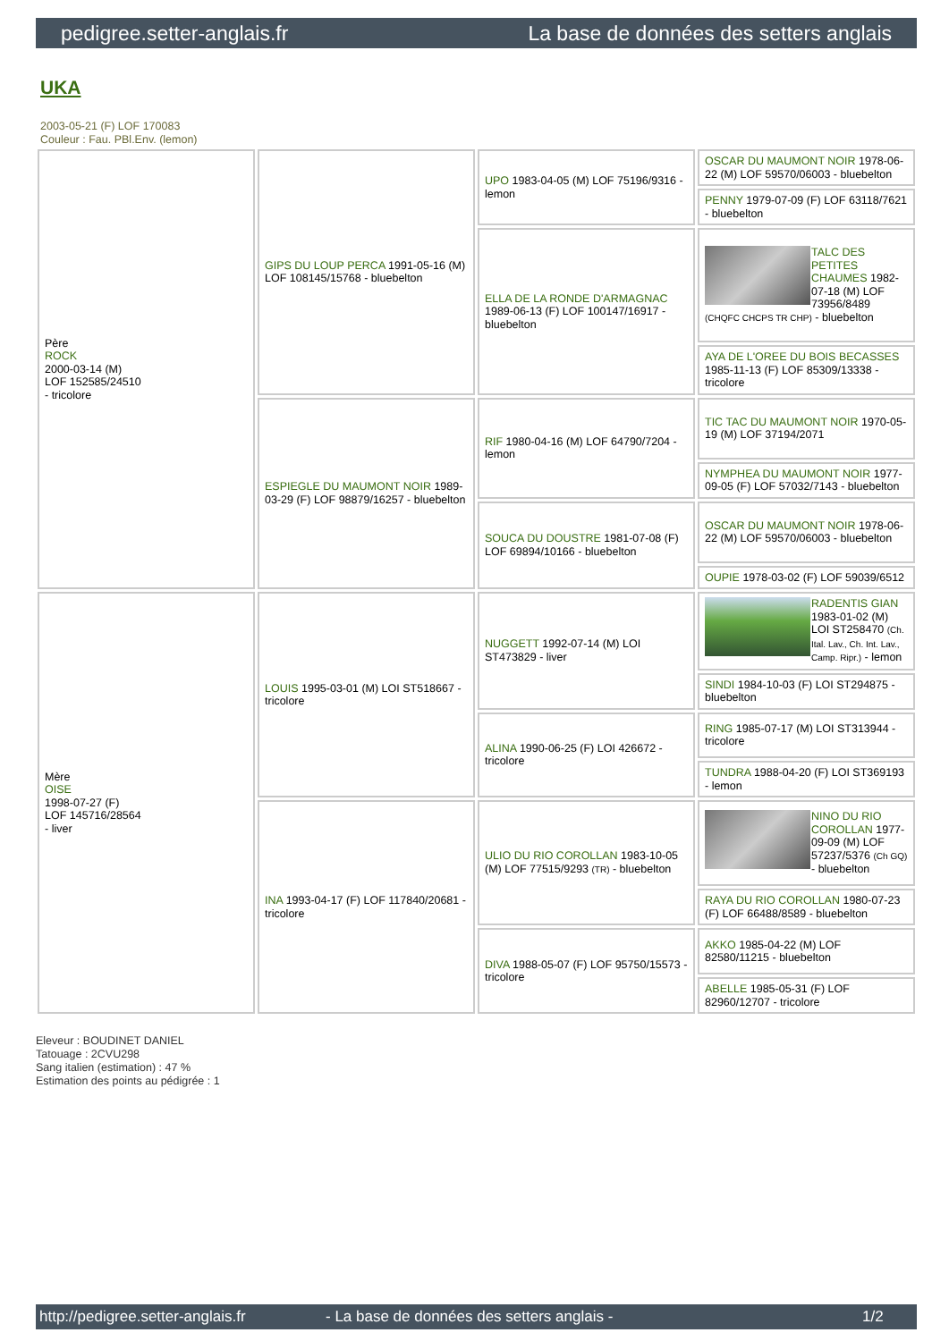pedigree.setter-anglais.fr La base de données des setters anglais
UKA
2003-05-21 (F) LOF 170083
Couleur : Fau. PBl.Env. (lemon)
| Père ROCK 2000-03-14 (M) LOF 152585/24510 - tricolore | GIPS DU LOUP PERCA 1991-05-16 (M) LOF 108145/15768 - bluebelton | UPO 1983-04-05 (M) LOF 75196/9316 - lemon | OSCAR DU MAUMONT NOIR 1978-06-22 (M) LOF 59570/06003 - bluebelton |
| | | | PENNY 1979-07-09 (F) LOF 63118/7621 - bluebelton |
| | | ELLA DE LA RONDE D'ARMAGNAC 1989-06-13 (F) LOF 100147/16917 - bluebelton | TALC DES PETITES CHAUMES 1982-07-18 (M) LOF 73956/8489 (CHQFC CHCPS TR CHP) - bluebelton |
| | | | AYA DE L'OREE DU BOIS BECASSES 1985-11-13 (F) LOF 85309/13338 - tricolore |
| | ESPIEGLE DU MAUMONT NOIR 1989-03-29 (F) LOF 98879/16257 - bluebelton | RIF 1980-04-16 (M) LOF 64790/7204 - lemon | TIC TAC DU MAUMONT NOIR 1970-05-19 (M) LOF 37194/2071 |
| | | | NYMPHEA DU MAUMONT NOIR 1977-09-05 (F) LOF 57032/7143 - bluebelton |
| | | SOUCA DU DOUSTRE 1981-07-08 (F) LOF 69894/10166 - bluebelton | OSCAR DU MAUMONT NOIR 1978-06-22 (M) LOF 59570/06003 - bluebelton |
| | | | OUPIE 1978-03-02 (F) LOF 59039/6512 |
| Mère OISE 1998-07-27 (F) LOF 145716/28564 - liver | LOUIS 1995-03-01 (M) LOI ST518667 - tricolore | NUGGETT 1992-07-14 (M) LOI ST473829 - liver | RADENTIS GIAN 1983-01-02 (M) LOI ST258470 (Ch. Ital. Lav., Ch. Int. Lav., Camp. Ripr.) - lemon |
| | | | SINDI 1984-10-03 (F) LOI ST294875 - bluebelton |
| | | ALINA 1990-06-25 (F) LOI 426672 - tricolore | RING 1985-07-17 (M) LOI ST313944 - tricolore |
| | | | TUNDRA 1988-04-20 (F) LOI ST369193 - lemon |
| | INA 1993-04-17 (F) LOF 117840/20681 - tricolore | ULIO DU RIO COROLLAN 1983-10-05 (M) LOF 77515/9293 (TR) - bluebelton | NINO DU RIO COROLLAN 1977-09-09 (M) LOF 57237/5376 (Ch GQ) - bluebelton |
| | | | RAYA DU RIO COROLLAN 1980-07-23 (F) LOF 66488/8589 - bluebelton |
| | | DIVA 1988-05-07 (F) LOF 95750/15573 - tricolore | AKKO 1985-04-22 (M) LOF 82580/11215 - bluebelton |
| | | | ABELLE 1985-05-31 (F) LOF 82960/12707 - tricolore |
Eleveur : BOUDINET DANIEL
Tatouage : 2CVU298
Sang italien (estimation) : 47 %
Estimation des points au pédigrée : 1
http://pedigree.setter-anglais.fr - La base de données des setters anglais - 1/2